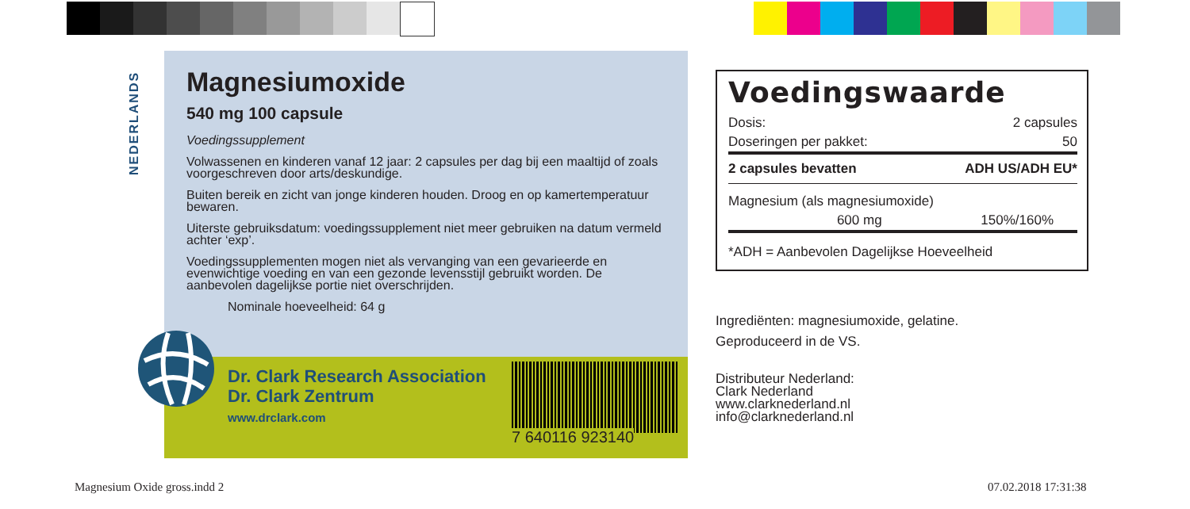NEDERLANDS
Magnesiumoxide
540 mg 100 capsule
Voedingssupplement
Volwassenen en kinderen vanaf 12 jaar: 2 capsules per dag bij een maaltijd of zoals voorgeschreven door arts/deskundige.
Buiten bereik en zicht van jonge kinderen houden. Droog en op kamertemper­atuur bewaren.
Uiterste gebruiksdatum: voedingssupplement niet meer gebruiken na datum vermeld achter ‘exp’.
Voedingssupplementen mogen niet als vervanging van een gevarieerde en evenwichtige voeding en van een gezonde levensstijl gebruikt worden. De aanbevolen dagelijkse portie niet overschrijden.
Nominale hoeveelheid: 64 g
Dr. Clark Research Association
Dr. Clark Zentrum
www.drclark.com
7 640116 923140
Voedingswaarde
| Dosis: | 2 capsules |
| Doseringen per pakket: | 50 |
| 2 capsules bevatten | ADH US/ADH EU* |
| Magnesium (als magnesiumoxide) | |
| 600 mg | 150%/160% |
| *ADH = Aanbevolen Dagelijkse Hoeveelheid | |
Ingrediënten: magnesiumoxide, gelatine.
Geproduceerd in de VS.
Distributeur Nederland:
Clark Nederland
www.clarknederland.nl
info@clarknederland.nl
Magnesium Oxide gross.indd 2 07.02.2018 17:31:38